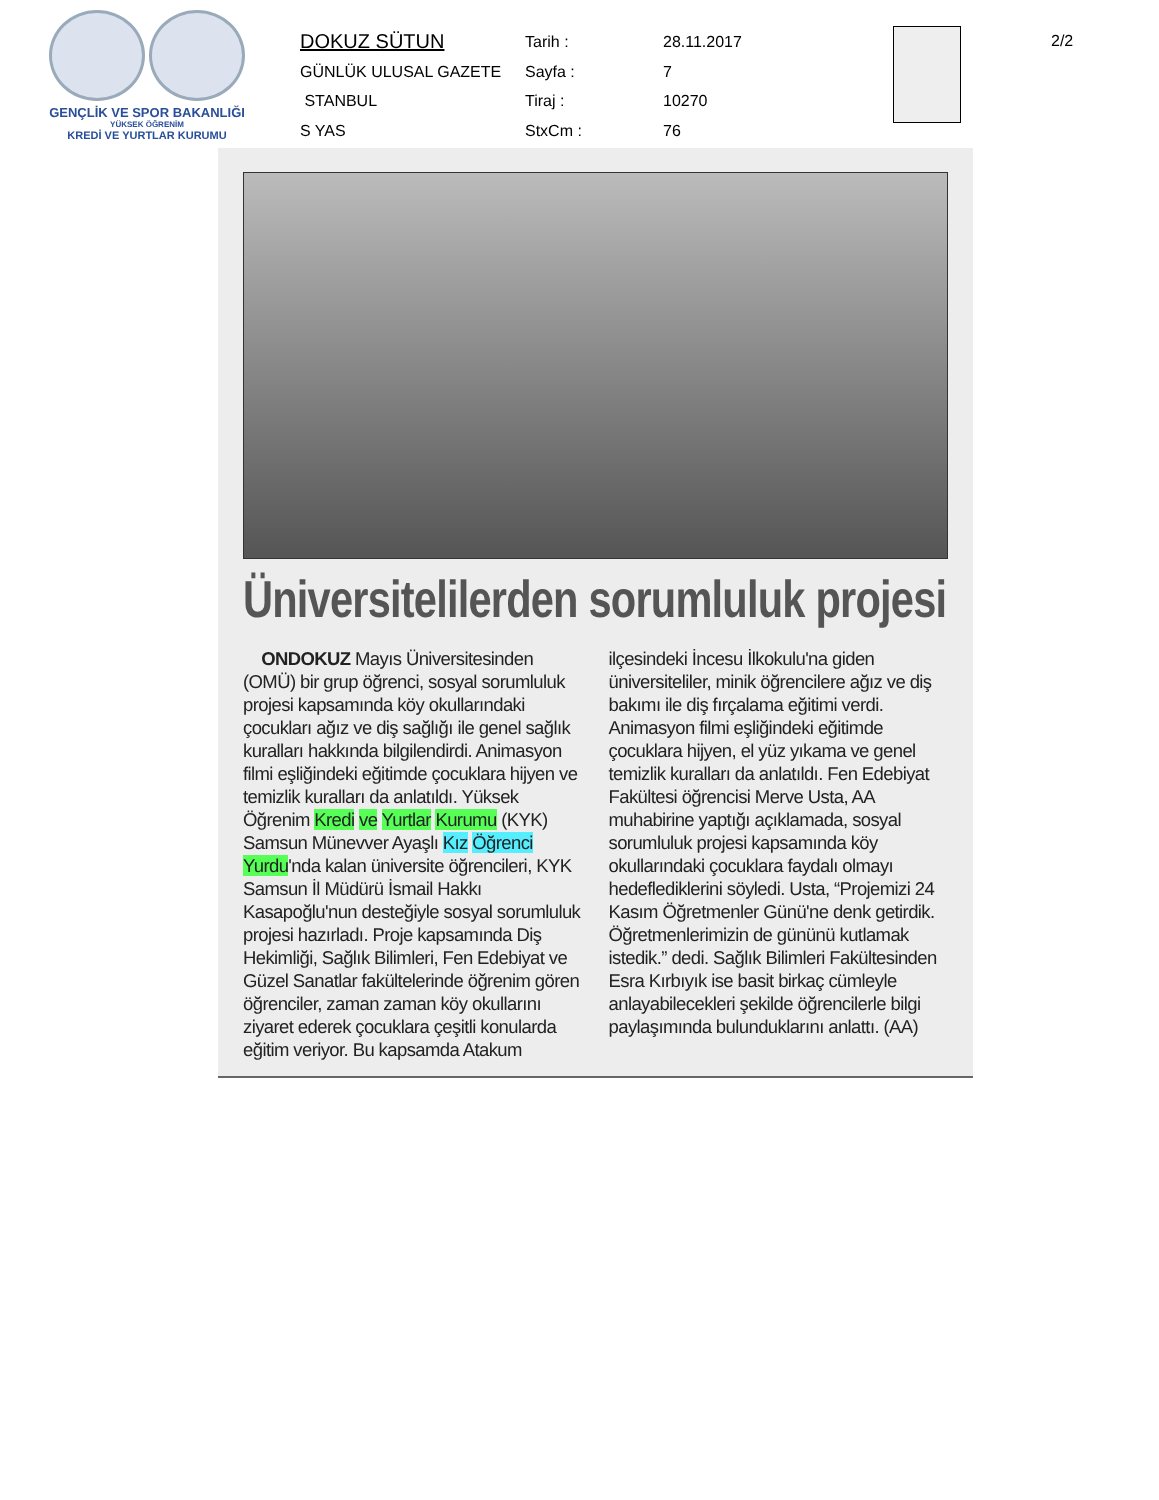GENÇLİK VE SPOR BAKANLIĞI
YÜKSEK ÖĞRENİM
KREDİ VE YURTLAR KURUMU
DOKUZ SÜTUN
Tarih :
28.11.2017
GÜNLÜK ULUSAL GAZETE
Sayfa :
7
STANBUL
Tiraj :
10270
S YAS
StxCm :
76
2/2
Üniversitelilerden sorumluluk projesi
ONDOKUZ Mayıs Üniversitesinden (OMÜ) bir grup öğrenci, sosyal sorumluluk projesi kapsamında köy okullarındaki çocukları ağız ve diş sağlığı ile genel sağlık kuralları hakkında bilgilendirdi. Animasyon filmi eşliğindeki eğitimde çocuklara hijyen ve temizlik kuralları da anlatıldı. Yüksek Öğrenim Kredi ve Yurtlar Kurumu (KYK) Samsun Münevver Ayaşlı Kız Öğrenci Yurdu'nda kalan üniversite öğrencileri, KYK Samsun İl Müdürü İsmail Hakkı Kasapoğlu'nun desteğiyle sosyal sorumluluk projesi hazırladı. Proje kapsamında Diş Hekimliği, Sağlık Bilimleri, Fen Edebiyat ve Güzel Sanatlar fakültelerinde öğrenim gören öğrenciler, zaman zaman köy okullarını ziyaret ederek çocuklara çeşitli konularda eğitim veriyor. Bu kapsamda Atakum ilçesindeki İncesu İlkokulu'na giden üniversiteliler, minik öğrencilere ağız ve diş bakımı ile diş fırçalama eğitimi verdi. Animasyon filmi eşliğindeki eğitimde çocuklara hijyen, el yüz yıkama ve genel temizlik kuralları da anlatıldı. Fen Edebiyat Fakültesi öğrencisi Merve Usta, AA muhabirine yaptığı açıklamada, sosyal sorumluluk projesi kapsamında köy okullarındaki çocuklara faydalı olmayı hedeflediklerini söyledi. Usta, “Projemizi 24 Kasım Öğretmenler Günü'ne denk getirdik. Öğretmenlerimizin de gününü kutlamak istedik.” dedi. Sağlık Bilimleri Fakültesinden Esra Kırbıyık ise basit birkaç cümleyle anlayabilecekleri şekilde öğrencilerle bilgi paylaşımında bulunduklarını anlattı. (AA)